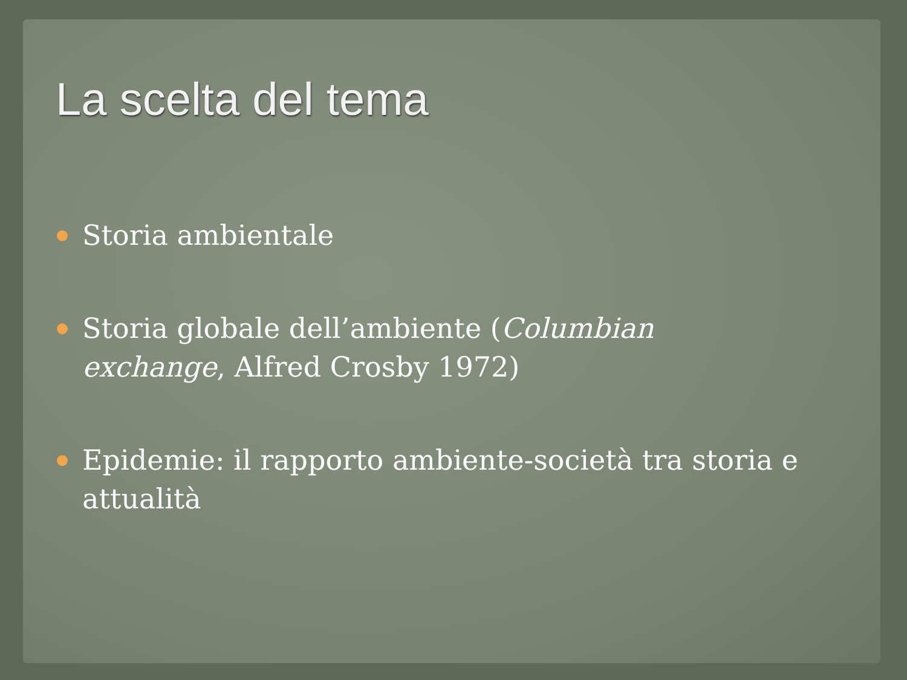La scelta del tema
Storia ambientale
Storia globale dell’ambiente (Columbian exchange, Alfred Crosby 1972)
Epidemie: il rapporto ambiente-società tra storia e attualità